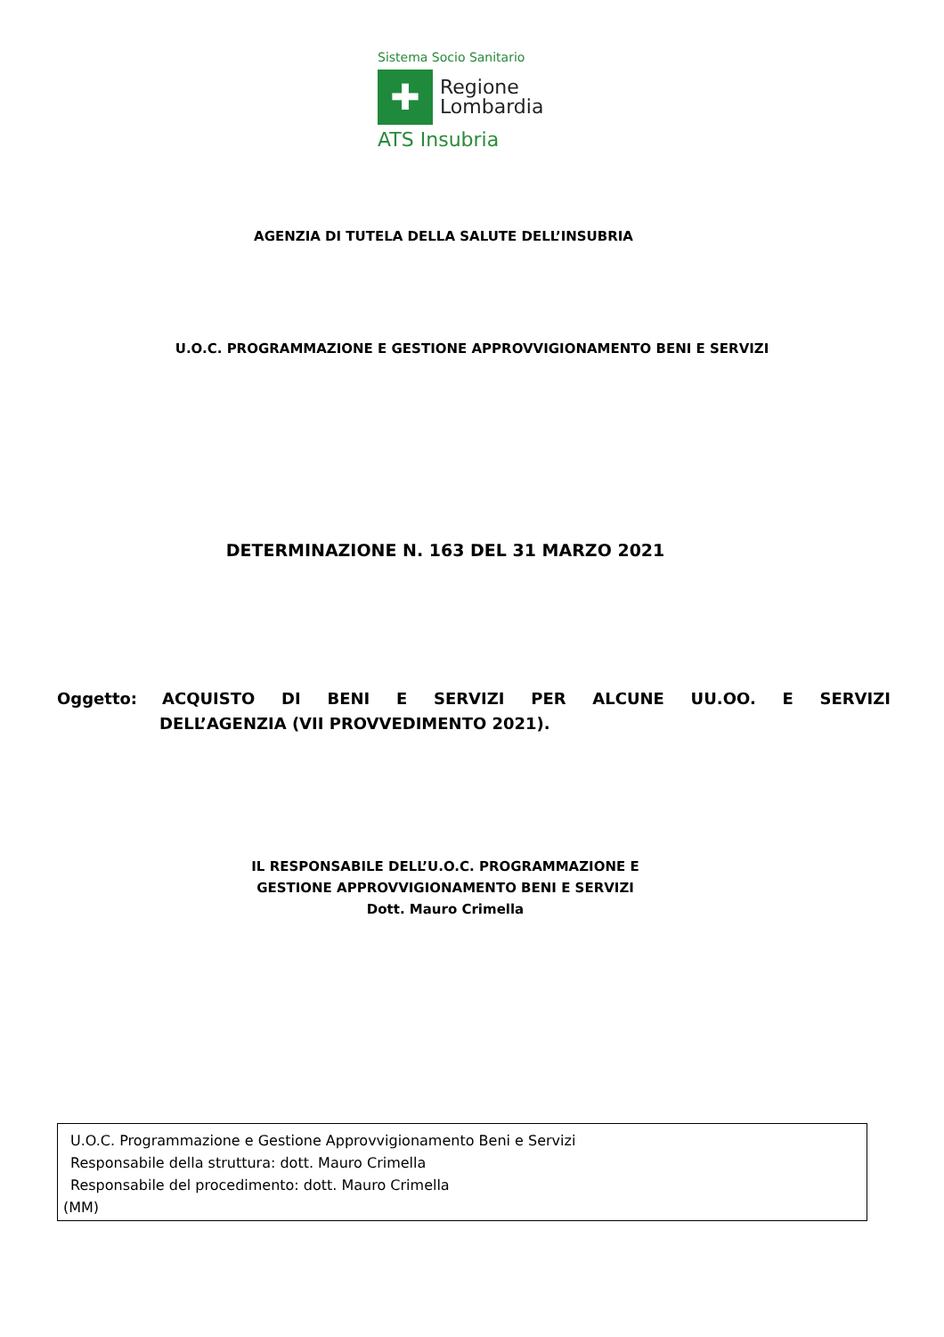Sistema Socio Sanitario
✚
Regione
Lombardia
ATS Insubria
AGENZIA DI TUTELA DELLA SALUTE DELL’INSUBRIA
U.O.C. PROGRAMMAZIONE E GESTIONE APPROVVIGIONAMENTO BENI E SERVIZI
DETERMINAZIONE N. 163 DEL 31 MARZO 2021
Oggetto: ACQUISTO DI BENI E SERVIZI PER ALCUNE UU.OO. E SERVIZI
DELL’AGENZIA (VII PROVVEDIMENTO 2021).
IL RESPONSABILE DELL’U.O.C. PROGRAMMAZIONE E
GESTIONE APPROVVIGIONAMENTO BENI E SERVIZI
Dott. Mauro Crimella
U.O.C. Programmazione e Gestione Approvvigionamento Beni e Servizi
Responsabile della struttura: dott. Mauro Crimella
Responsabile del procedimento: dott. Mauro Crimella
(MM)